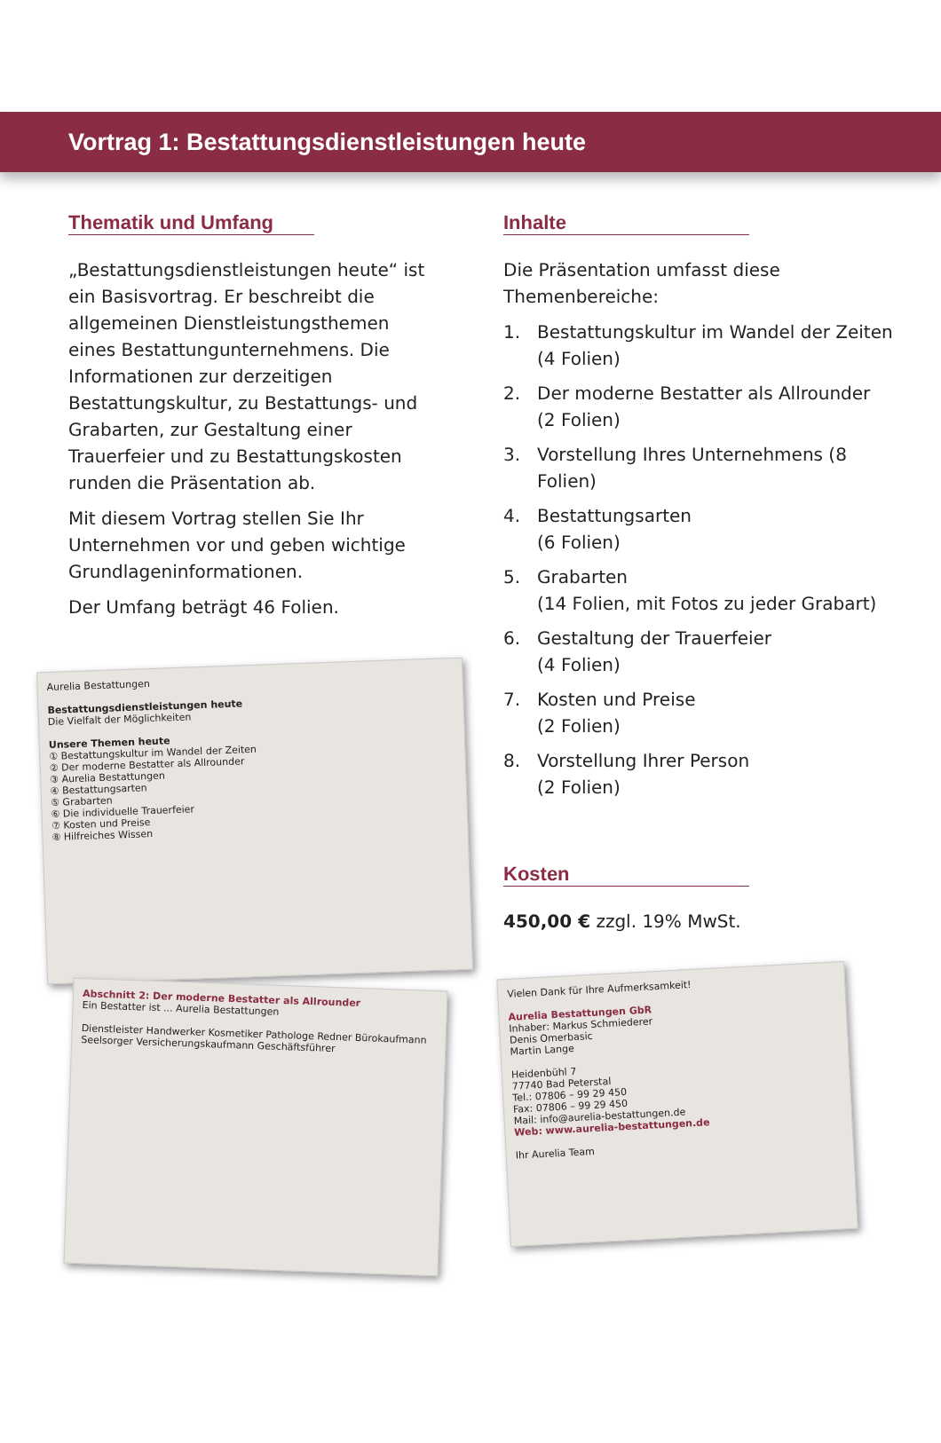Vortrag 1: Bestattungsdienstleistungen heute
Thematik und Umfang
„Bestattungsdienstleistungen heute“ ist ein Basisvortrag. Er beschreibt die allgemeinen Dienstleistungsthemen eines Bestattungunternehmens. Die Informationen zur derzeitigen Bestattungskultur, zu Bestattungs- und Grabarten, zur Gestaltung einer Trauerfeier und zu Bestattungskosten runden die Präsentation ab.
Mit diesem Vortrag stellen Sie Ihr Unternehmen vor und geben wichtige Grundlageninformationen.
Der Umfang beträgt 46 Folien.
Aurelia Bestattungen
Bestattungsdienstleistungen heute
Die Vielfalt der Möglichkeiten
Unsere Themen heute
① Bestattungskultur im Wandel der Zeiten
② Der moderne Bestatter als Allrounder
③ Aurelia Bestattungen
④ Bestattungsarten
⑤ Grabarten
⑥ Die individuelle Trauerfeier
⑦ Kosten und Preise
⑧ Hilfreiches Wissen
Abschnitt 2: Der moderne Bestatter als Allrounder
Ein Bestatter ist ... Aurelia Bestattungen
Dienstleister Handwerker Kosmetiker Pathologe Redner Bürokaufmann Seelsorger Versicherungskaufmann Geschäftsführer
Inhalte
Die Präsentation umfasst diese Themenbereiche:
1. Bestattungskultur im Wandel der Zeiten (4 Folien)
2. Der moderne Bestatter als Allrounder (2 Folien)
3. Vorstellung Ihres Unternehmens (8 Folien)
4. Bestattungsarten
(6 Folien)
5. Grabarten
(14 Folien, mit Fotos zu jeder Grabart)
6. Gestaltung der Trauerfeier
(4 Folien)
7. Kosten und Preise
(2 Folien)
8. Vorstellung Ihrer Person
(2 Folien)
Kosten
450,00 € zzgl. 19% MwSt.
Vielen Dank für Ihre Aufmerksamkeit!
Aurelia Bestattungen GbR
Inhaber: Markus Schmiederer
Denis Omerbasic
Martin Lange
Heidenbühl 7
77740 Bad Peterstal
Tel.: 07806 – 99 29 450
Fax: 07806 – 99 29 450
Mail: info@aurelia-bestattungen.de
Web: www.aurelia-bestattungen.de
Ihr Aurelia Team